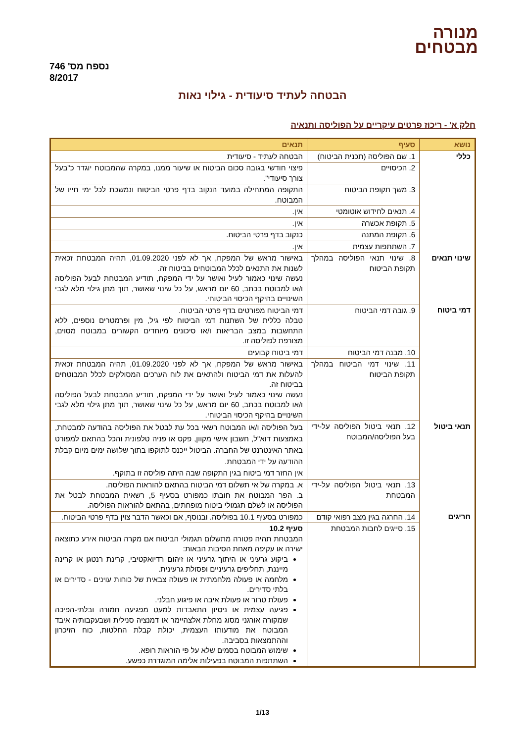מנורה
מבטחים
נספח מס' 746
8/2017
הבטחה לעתיד סיעודית - גילוי נאות
חלק א' - ריכוז פרטים עיקריים על הפוליסה ותנאיה
| נושא | סעיף | תנאים |
| --- | --- | --- |
| כללי | 1. שם הפוליסה (תכנית הביטוח) | הבטחה לעתיד - סיעודית |
| | 2. הכיסויים | פיצוי חודשי בגובה סכום הביטוח או שיעור ממנו, במקרה שהמבוטח יוגדר כ"בעל צורך סיעודי". |
| | 3. משך תקופת הביטוח | התקופה המתחילה במועד הנקוב בדף פרטי הביטוח ונמשכת לכל ימי חייו של המבוטח. |
| | 4. תנאים לחידוש אוטומטי | אין. |
| | 5. תקופת אכשרה | אין. |
| | 6. תקופת המתנה | כנקוב בדף פרטי הביטוח. |
| | 7. השתתפות עצמית | אין. |
| שינוי תנאים | 8. שינוי תנאי הפוליסה במהלך תקופת הביטוח | באישור מראש של המפקח, אך לא לפני 01.09.2020, תהיה המבטחת זכאית לשנות את התנאים לכלל המבוטחים בביטוח זה. נעשה שינוי כאמור לעיל ואושר על ידי המפקח, תודיע המבטחת לבעל הפוליסה ו/או למבוטח בכתב, 60 יום מראש, על כל שינוי שאושר, תוך מתן גילוי מלא לגבי השינויים בהיקף הכיסוי הביטוחי. |
| דמי ביטוח | 9. גובה דמי הביטוח | דמי הביטוח מפורטים בדף פרטי הביטוח. טבלה כללית של השתנות דמי הביטוח לפי גיל, מין ופרמטרים נוספים, ללא התחשבות במצב הבריאות ו/או סיכונים מיוחדים הקשורים במבוטח מסוים, מצורפת לפוליסה זו. |
| | 10. מבנה דמי הביטוח | דמי ביטוח קבועים |
| | 11. שינוי דמי הביטוח במהלך תקופת הביטוח | באישור מראש של המפקח, אך לא לפני 01.09.2020, תהיה המבטחת זכאית להעלות את דמי הביטוח ולהתאים את לוח הערכים המסולקים לכלל המבוטחים בביטוח זה. נעשה שינוי כאמור לעיל ואושר על ידי המפקח, תודיע המבטחת לבעל הפוליסה ו/או למבוטח בכתב, 60 יום מראש, על כל שינוי שאושר, תוך מתן גילוי מלא לגבי השינויים בהיקף הכיסוי הביטוחי. |
| תנאי ביטול | 12. תנאי ביטול הפוליסה על-ידי בעל הפוליסה/המבוטח | בעל הפוליסה ו/או המבוטח רשאי בכל עת לבטל את הפוליסה בהודעה למבטחת, באמצעות דוא"ל, חשבון אישי מקוון, פקס או פניה טלפונית והכל בהתאם למפורט באתר האינטרנט של החברה. הביטול ייכנס לתוקפו בתוך שלושה ימים מיום קבלת ההודעה על ידי המבטחת. אין החזר דמי ביטוח בגין התקופה שבה היתה פוליסה זו בתוקף. |
| | 13. תנאי ביטול הפוליסה על-ידי המבטחת | א. במקרה של אי תשלום דמי הביטוח בהתאם להוראות הפוליסה. ב. הפר המבוטח את חובתו כמפורט בסעיף 5, רשאית המבטחת לבטל את הפוליסה או לשלם תגמולי ביטוח מופחתים, בהתאם להוראות הפוליסה. |
| חריגים | 14. החרגה בגין מצב רפואי קודם | כמפורט בסעיף 10.1 בפוליסה. ובנוסף, אם וכאשר הדבר צוין בדף פרטי הביטוח. |
| | 15. סייגים לחבות המבטחת | סעיף 10.2 המבטחת תהיה פטורה מתשלום תגמולי הביטוח אם מקרה הביטוח אירע כתוצאה ישירה או עקיפה מאחת הסיבות הבאות: ביקוע גרעיני או היתוך גרעיני או זיהום רדיואקטיבי, קרינת רנטגן או קרינה מייננת, תחליפים גרעיניים ופסולת גרעינית. מלחמה או פעולה מלחמתית או פעולה צבאית של כוחות עוינים - סדירים או בלתי סדירים. פעולת טרור או פעולת איבה או פיגוע חבלני. פגיעה עצמית או ניסיון התאבדות למעט מפגיעה חמורה ובלתי-הפיכה שמקורה אורגני מסוג מחלת אלצהיימר או דמנציה סנילית ושבעקבותיה איבד המבוטח את מודעותו העצמית, יכולת קבלת החלטות, כוח הזיכרון וההתמצאות בסביבה. שימוש המבוטח בסמים שלא על פי הוראות רופא. השתתפות המבוטח בפעילות אלימה המוגדרת כפשע. |
1/13